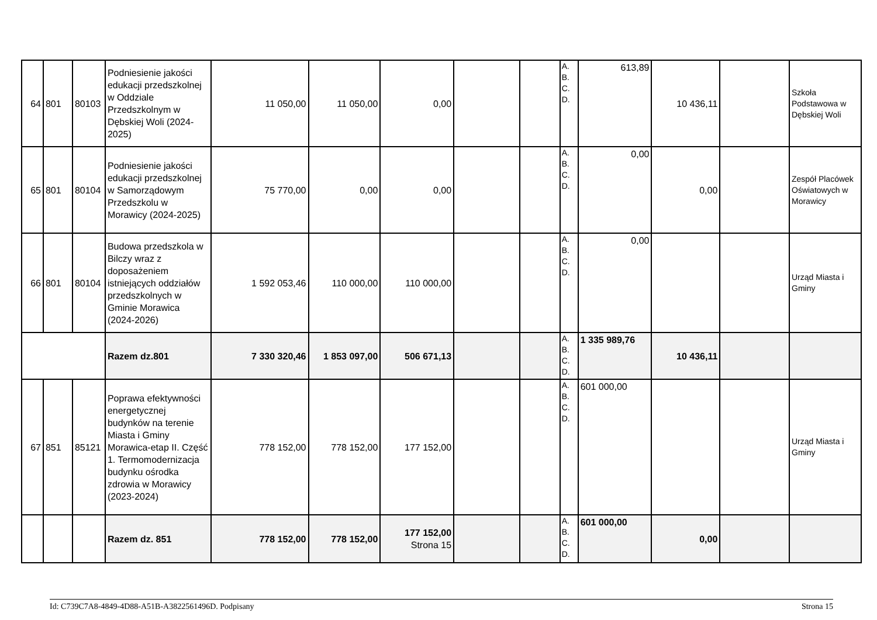| 64 | 801 | 80103 | Podniesienie jakości edukacji przedszkolnej w Oddziale Przedszkolnym w Dębskiej Woli (2024-2025) | 11 050,00 | 11 050,00 | 0,00 | | | A. B. C. D. | 613,89 | 10 436,11 | | Szkoła Podstawowa w Dębskiej Woli |
| 65 | 801 | 80104 | Podniesienie jakości edukacji przedszkolnej w Samorządowym Przedszkolu w Morawicy (2024-2025) | 75 770,00 | 0,00 | 0,00 | | | A. B. C. D. | 0,00 | 0,00 | | Zespół Placówek Oświatowych w Morawicy |
| 66 | 801 | 80104 | Budowa przedszkola w Bilczy wraz z doposażeniem istniejących oddziałów przedszkolnych w Gminie Morawica (2024-2026) | 1 592 053,46 | 110 000,00 | 110 000,00 | | | A. B. C. D. | 0,00 | | | Urząd Miasta i Gminy |
| | | | Razem dz.801 | 7 330 320,46 | 1 853 097,00 | 506 671,13 | | | A. B. C. D. | 1 335 989,76 | 10 436,11 | | |
| 67 | 851 | 85121 | Poprawa efektywności energetycznej budynków na terenie Miasta i Gminy Morawica-etap II. Część 1. Termomodernizacja budynku ośrodka zdrowia w Morawicy (2023-2024) | 778 152,00 | 778 152,00 | 177 152,00 | | | A. B. C. D. | 601 000,00 | | | Urząd Miasta i Gminy |
| | | | Razem dz. 851 | 778 152,00 | 778 152,00 | 177 152,00 Strona 15 | | | A. B. C. D. | 601 000,00 | 0,00 | | |
Id: C739C7A8-4849-4D88-A51B-A3822561496D. Podpisany Strona 15